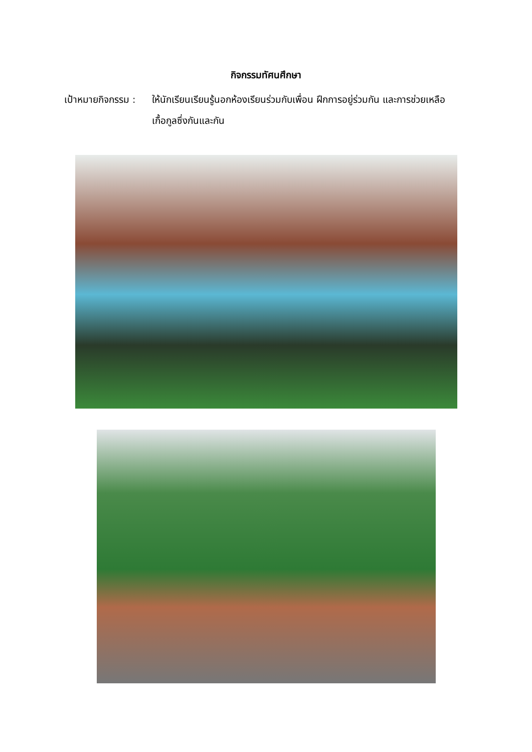กิจกรรมทัศนศึกษา
เป้าหมายกิจกรรม :
ให้นักเรียนเรียนรู้นอกห้องเรียนร่วมกับเพื่อน ฝึกการอยู่ร่วมกัน และการช่วยเหลือเกื้อกูลซึ่งกันและกัน